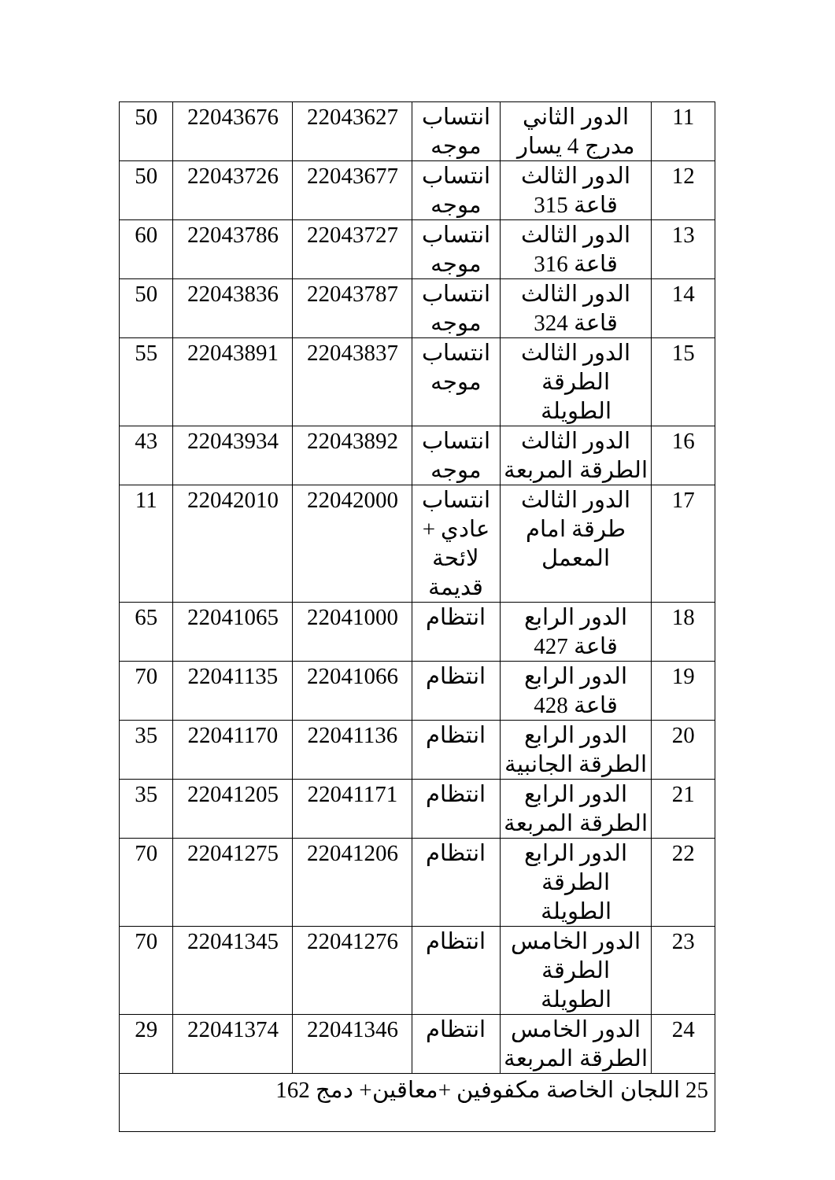| 11 | الدور الثاني مدرج 4 يسار | انتساب موجه | 22043627 | 22043676 | 50 |
| 12 | الدور الثالث قاعة 315 | انتساب موجه | 22043677 | 22043726 | 50 |
| 13 | الدور الثالث قاعة 316 | انتساب موجه | 22043727 | 22043786 | 60 |
| 14 | الدور الثالث قاعة 324 | انتساب موجه | 22043787 | 22043836 | 50 |
| 15 | الدور الثالث الطرقة الطويلة | انتساب موجه | 22043837 | 22043891 | 55 |
| 16 | الدور الثالث الطرقة المربعة | انتساب موجه | 22043892 | 22043934 | 43 |
| 17 | الدور الثالث طرقة امام المعمل | انتساب عادي + لائحة قديمة | 22042000 | 22042010 | 11 |
| 18 | الدور الرابع قاعة 427 | انتظام | 22041000 | 22041065 | 65 |
| 19 | الدور الرابع قاعة 428 | انتظام | 22041066 | 22041135 | 70 |
| 20 | الدور الرابع الطرقة الجانبية | انتظام | 22041136 | 22041170 | 35 |
| 21 | الدور الرابع الطرقة المربعة | انتظام | 22041171 | 22041205 | 35 |
| 22 | الدور الرابع الطرقة الطويلة | انتظام | 22041206 | 22041275 | 70 |
| 23 | الدور الخامس الطرقة الطويلة | انتظام | 22041276 | 22041345 | 70 |
| 24 | الدور الخامس الطرقة المربعة | انتظام | 22041346 | 22041374 | 29 |
| 25 اللجان الخاصة مكفوفين +معاقين+ دمج 162 | | | | | |